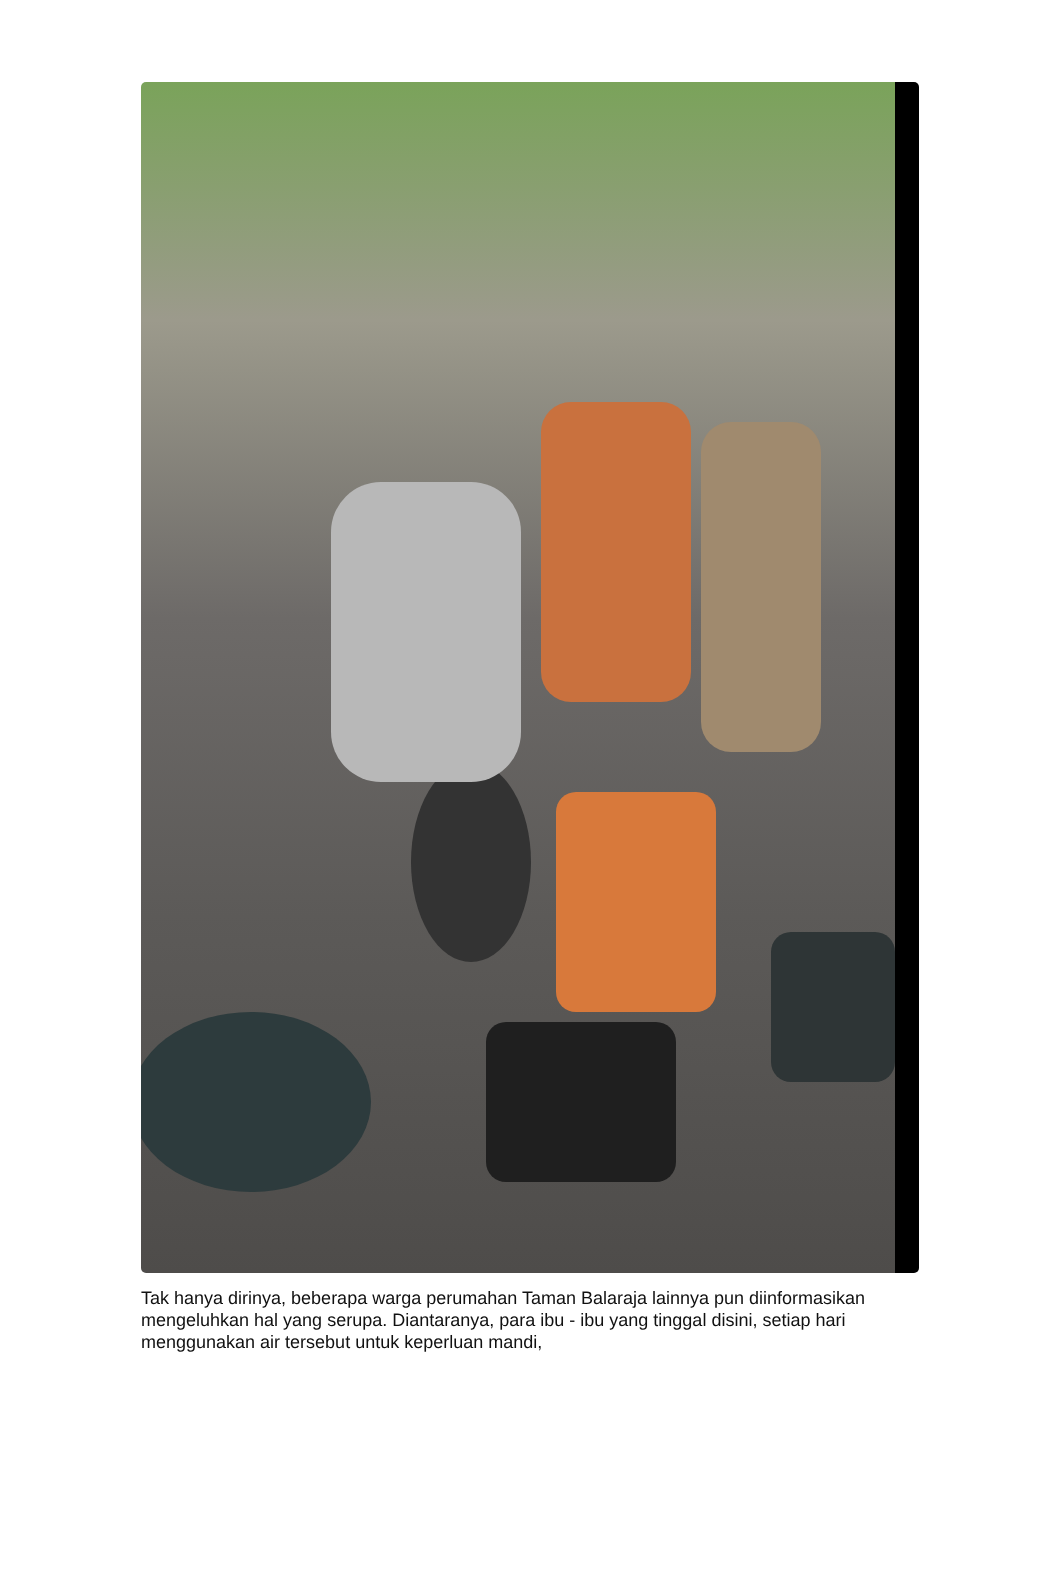Tak hanya dirinya, beberapa warga perumahan Taman Balaraja lainnya pun diinformasikan mengeluhkan hal yang serupa. Diantaranya, para ibu - ibu yang tinggal disini, setiap hari menggunakan air tersebut untuk keperluan mandi,